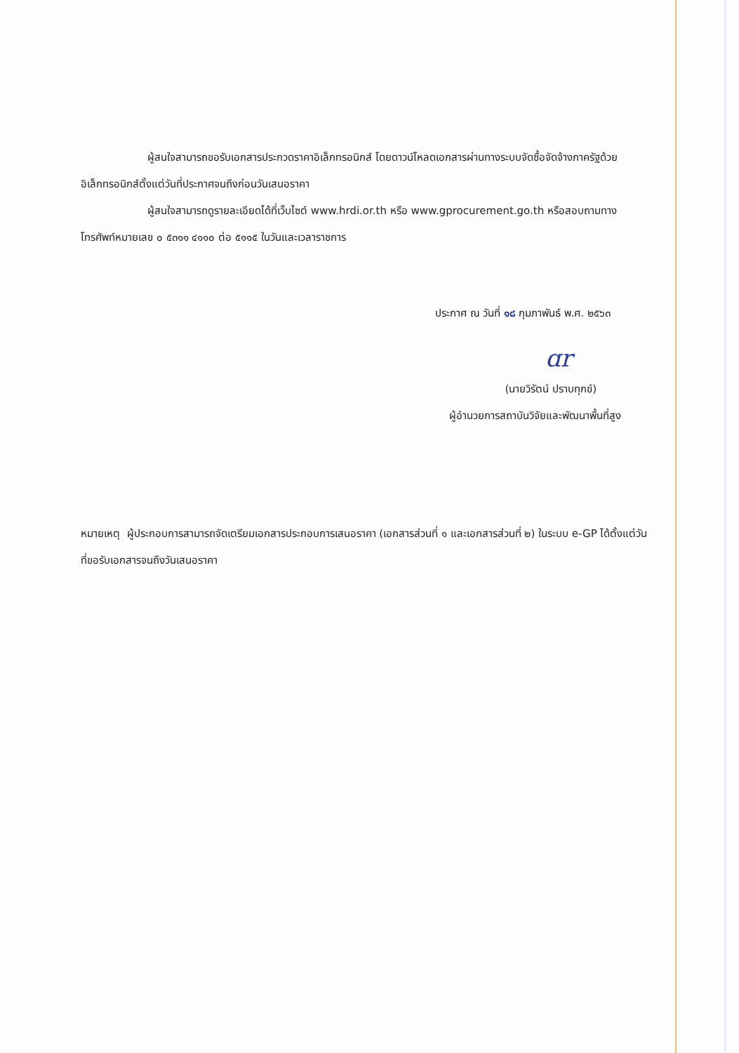ผู้สนใจสามารถขอรับเอกสารประกวดราคาอิเล็กทรอนิกส์ โดยดาวน์โหลดเอกสารผ่านทางระบบจัดซื้อจัดจ้างภาครัฐด้วยอิเล็กทรอนิกส์ตั้งแต่วันที่ประกาศจนถึงก่อนวันเสนอราคา
ผู้สนใจสามารถดูรายละเอียดได้ที่เว็บไซต์ www.hrdi.or.th หรือ www.gprocurement.go.th หรือสอบถามทางโทรศัพท์หมายเลข ๐ ๕๓๑๑ ๔๑๑๐ ต่อ ๕๑๑๕ ในวันและเวลาราชการ
ประกาศ ณ วันที่ ๑๘ กุมภาพันธ์ พ.ศ. ๒๕๖๓
ɑr
(นายวิรัตน์ ปราบทุกข์)
ผู้อำนวยการสถาบันวิจัยและพัฒนาพื้นที่สูง
หมายเหตุ ผู้ประกอบการสามารถจัดเตรียมเอกสารประกอบการเสนอราคา (เอกสารส่วนที่ ๑ และเอกสารส่วนที่ ๒) ในระบบ e-GP ได้ตั้งแต่วันที่ขอรับเอกสารจนถึงวันเสนอราคา